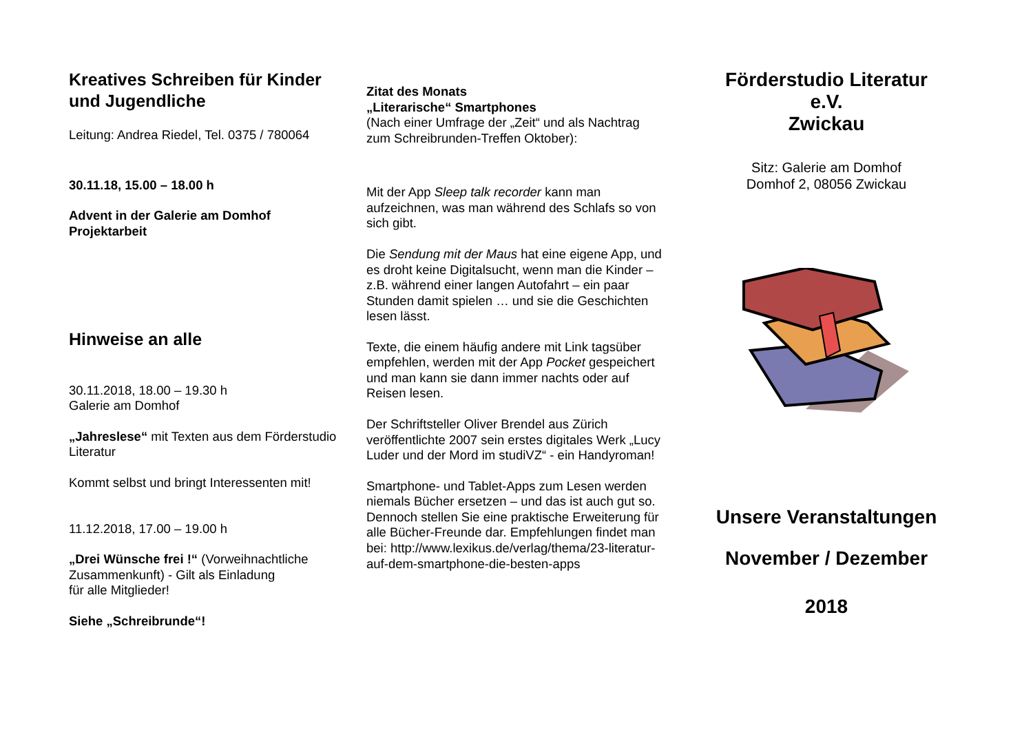Kreatives Schreiben für Kinder und Jugendliche
Leitung: Andrea Riedel, Tel. 0375 / 780064
30.11.18, 15.00 – 18.00 h
Advent in der Galerie am Domhof
Projektarbeit
Hinweise an alle
30.11.2018, 18.00 – 19.30 h
Galerie am Domhof
„Jahreslese“ mit Texten aus dem Förderstudio Literatur
Kommt selbst und bringt Interessenten mit!
11.12.2018, 17.00 – 19.00 h
„Drei Wünsche frei !“ (Vorweihnachtliche Zusammenkunft) - Gilt als Einladung
für alle Mitglieder!
Siehe „Schreibrunde“!
Zitat des Monats
„Literarische“ Smartphones
(Nach einer Umfrage der „Zeit“ und als Nachtrag zum Schreibrunden-Treffen Oktober):
Mit der App Sleep talk recorder kann man aufzeichnen, was man während des Schlafs so von sich gibt.
Die Sendung mit der Maus hat eine eigene App, und es droht keine Digitalsucht, wenn man die Kinder – z.B. während einer langen Autofahrt – ein paar Stunden damit spielen … und sie die Geschichten lesen lässt.
Texte, die einem häufig andere mit Link tagsüber empfehlen, werden mit der App Pocket gespeichert und man kann sie dann immer nachts oder auf Reisen lesen.
Der Schriftsteller Oliver Brendel aus Zürich veröffentlichte 2007 sein erstes digitales Werk „Lucy Luder und der Mord im studiVZ“ - ein Handyroman!
Smartphone- und Tablet-Apps zum Lesen werden niemals Bücher ersetzen – und das ist auch gut so. Dennoch stellen Sie eine praktische Erweiterung für alle Bücher-Freunde dar. Empfehlungen findet man bei: http://www.lexikus.de/verlag/thema/23-literatur-auf-dem-smartphone-die-besten-apps
Förderstudio Literatur
e.V.
Zwickau
Sitz: Galerie am Domhof
Domhof 2, 08056 Zwickau
Unsere Veranstaltungen
November / Dezember
2018